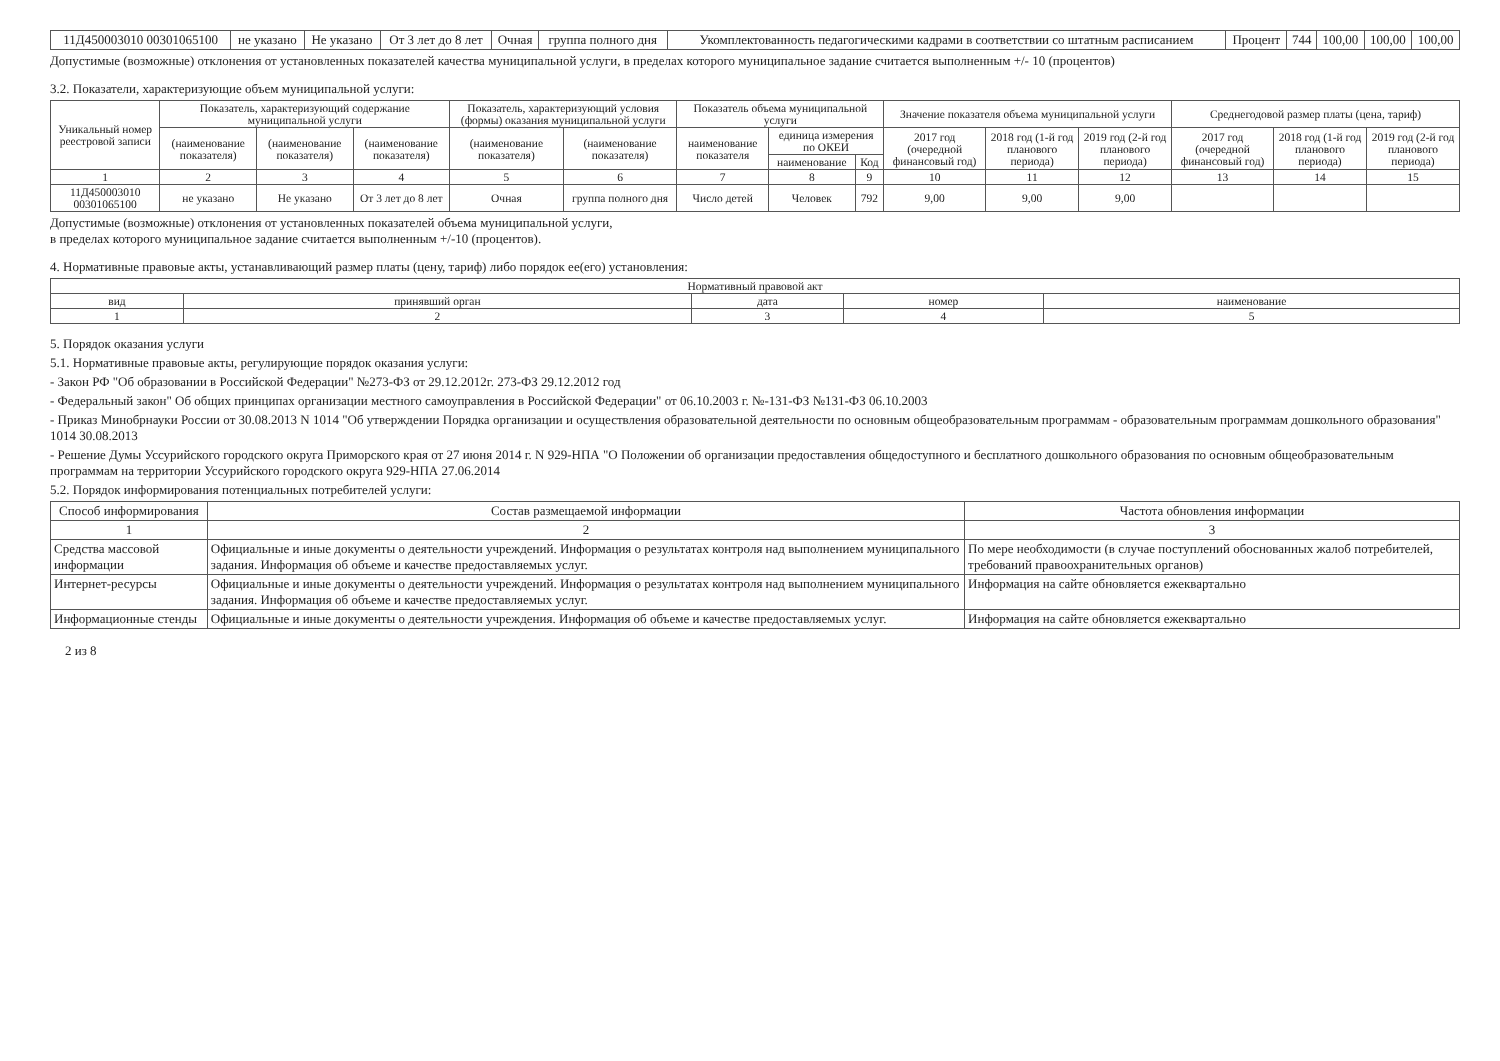| 11Д450003010 00301065100 | не указано | Не указано | От 3 лет до 8 лет | Очная | группа полного дня | Укомплектованность педагогическими кадрами в соответствии со штатным расписанием | Процент | 744 | 100,00 | 100,00 | 100,00 |
Допустимые (возможные) отклонения от установленных показателей качества муниципальной услуги, в пределах которого муниципальное задание считается выполненным +/- 10 (процентов)
3.2. Показатели, характеризующие объем муниципальной услуги:
| Уникальный номер реестровой записи | Показатель, характеризующий содержание муниципальной услуги | | | Показатель, характеризующий условия (формы) оказания муниципальной услуги | | Показатель объема муниципальной услуги | | | Значение показателя объема муниципальной услуги | | | Среднегодовой размер платы (цена, тариф) | | |
| --- | --- | --- | --- | --- | --- | --- | --- | --- | --- | --- | --- | --- | --- | --- |
| | (наименование показателя) | (наименование показателя) | (наименование показателя) | (наименование показателя) | (наименование показателя) | наименование показателя | единица измерения по ОКЕИ | | 2017 год (очередной финансовый год) | 2018 год (1-й год планового периода) | 2019 год (2-й год планового периода) | 2017 год (очередной финансовый год) | 2018 год (1-й год планового периода) | 2019 год (2-й год планового периода) |
| | | | | | | | наименование | Код | | | | | | |
| 1 | 2 | 3 | 4 | 5 | 6 | 7 | 8 | 9 | 10 | 11 | 12 | 13 | 14 | 15 |
| 11Д450003010 00301065100 | не указано | Не указано | От 3 лет до 8 лет | Очная | группа полного дня | Число детей | Человек | 792 | 9,00 | 9,00 | 9,00 | | | |
Допустимые (возможные) отклонения от установленных показателей объема муниципальной услуги,
в пределах которого муниципальное задание считается выполненным +/-10 (процентов).
4. Нормативные правовые акты, устанавливающий размер платы (цену, тариф) либо порядок ее(его) установления:
| Нормативный правовой акт | | | | |
| --- | --- | --- | --- | --- |
| вид | принявший орган | дата | номер | наименование |
| 1 | 2 | 3 | 4 | 5 |
5. Порядок оказания услуги
5.1. Нормативные правовые акты, регулирующие порядок оказания услуги:
- Закон РФ "Об образовании в Российской Федерации" №273-ФЗ от 29.12.2012г. 273-ФЗ 29.12.2012 год
- Федеральный закон" Об общих принципах организации местного самоуправления в Российской Федерации" от 06.10.2003 г. №-131-ФЗ №131-ФЗ 06.10.2003
- Приказ Минобрнауки России от 30.08.2013 N 1014 "Об утверждении Порядка организации и осуществления образовательной деятельности по основным общеобразовательным программам - образовательным программам дошкольного образования" 1014 30.08.2013
- Решение Думы Уссурийского городского округа Приморского края от 27 июня 2014 г. N 929-НПА "О Положении об организации предоставления общедоступного и бесплатного дошкольного образования по основным общеобразовательным программам на территории Уссурийского городского округа 929-НПА 27.06.2014
5.2. Порядок информирования потенциальных потребителей услуги:
| Способ информирования | Состав размещаемой информации | Частота обновления информации |
| --- | --- | --- |
| 1 | 2 | 3 |
| Средства массовой информации | Официальные и иные документы о деятельности учреждений. Информация о результатах контроля над выполнением муниципального задания. Информация об объеме и качестве предоставляемых услуг. | По мере необходимости (в случае поступлений обоснованных жалоб потребителей, требований правоохранительных органов) |
| Интернет-ресурсы | Официальные и иные документы о деятельности учреждений. Информация о результатах контроля над выполнением муниципального задания. Информация об объеме и качестве предоставляемых услуг. | Информация на сайте обновляется ежеквартально |
| Информационные стенды | Официальные и иные документы о деятельности учреждения. Информация об объеме и качестве предоставляемых услуг. | Информация на сайте обновляется ежеквартально |
2 из 8